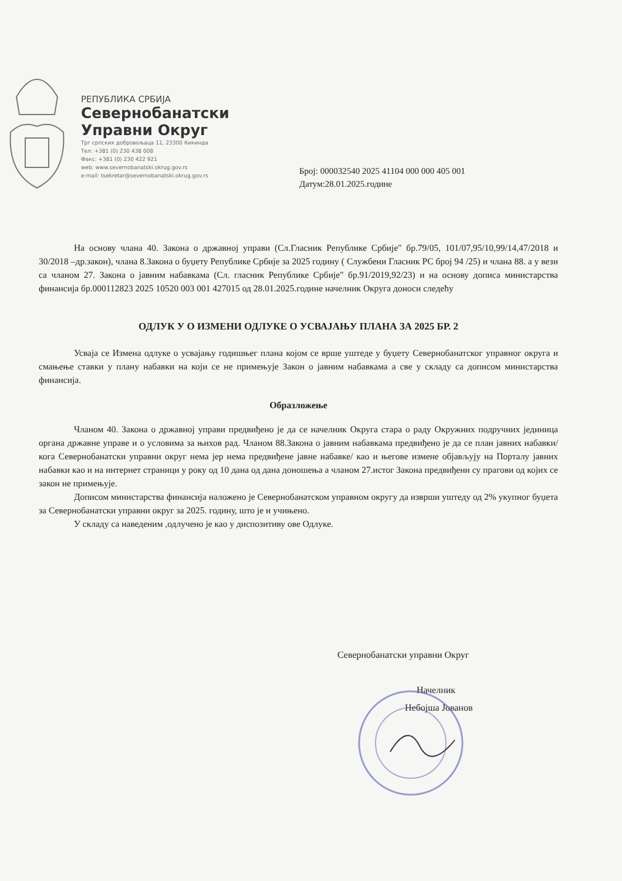РЕПУБЛИКА СРБИЈА
Севернобанатски
Управни Округ
Трг српских добровољаца 11, 23300 Кикинда
Тел: +381 (0) 230 438 008
Факс: +381 (0) 230 422 921
web: www.severnobanatski.okrug.gov.rs
e-mail: tsekretar@severnobanatski.okrug.gov.rs
Број: 000032540 2025 41104 000 000 405 001
Датум:28.01.2025.године
На основу члана 40. Закона о државној управи (Сл.Гласник Републике Србије" бр.79/05, 101/07,95/10,99/14,47/2018 и 30/2018 –др.закон), члана 8.Закона о буџету Републике Србије за 2025 годину ( Службени Гласник РС број 94 /25) и члана 88. а у вези са чланом 27. Закона о јавним набавкама (Сл. гласник Републике Србије" бр.91/2019,92/23) и на основу дописа министарства финансија бр.000112823 2025 10520 003 001 427015 од 28.01.2025.године начелник Округа доноси следећу
ОДЛУК У О ИЗМЕНИ ОДЛУКЕ О УСВАЈАЊУ ПЛАНА ЗА 2025 БР. 2
Усваја се Измена одлуке о усвајању годишњег плана којом се врше уштеде у буџету Севернобанатског управног округа и смањење ставки у плану набавки на који се не примењује Закон о јавним набавкама а све у складу са дописом министарства финансија.
Образложење
Чланом 40. Закона о државној управи предвиђено је да се начелник Округа стара о раду Окружних подручних јединица органа државне управе и о условима за њихов рад. Чланом 88.Закона о јавним набавкама предвиђено је да се план јавних набавки/ кога Севернобанатски управни округ нема јер нема предвиђене јавне набавке/ као и његове измене објављују на Порталу јавних набавки као и на интернет страници у року од 10 дана од дана доношења а чланом 27.истог Закона предвиђени су прагови од којих се закон не примењује.
Дописом министарства финансија наложено је Севернобанатском управном округу да изврши уштеду од 2% укупног буџета за Севернобанатски управни округ за 2025. годину, што је и учињено.
У складу са наведеним ,одлучено је као у диспозитиву ове Одлуке.
Севернобанатски управни Округ
Начелник
Небојша Јованов